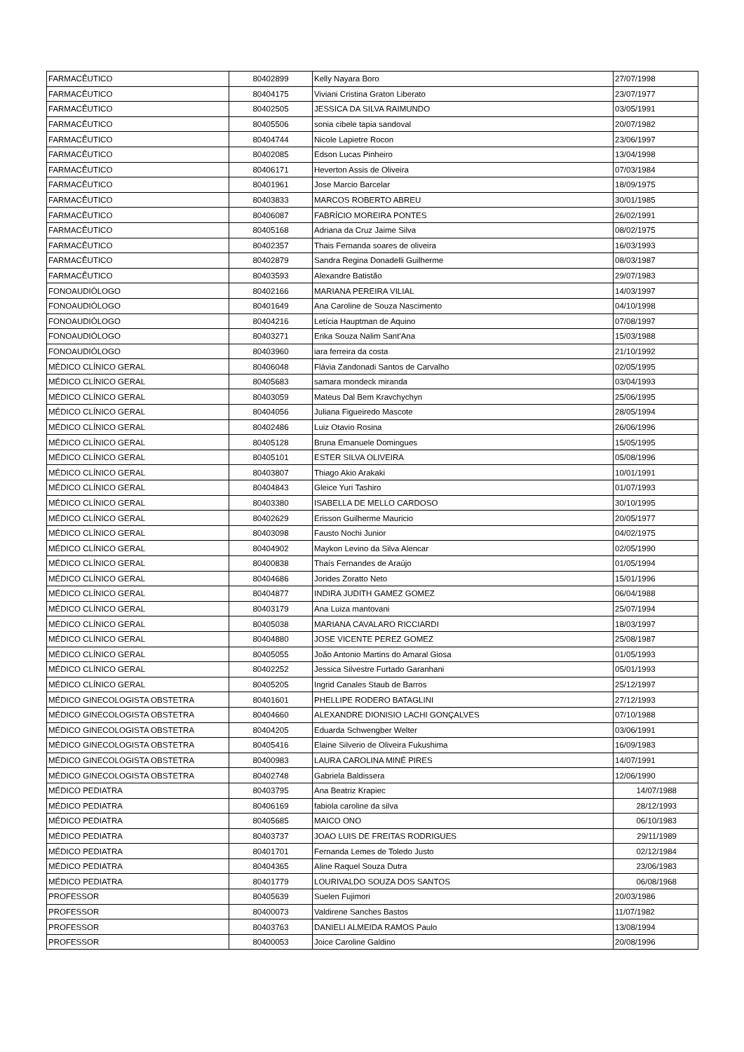| FARMACÊUTICO | 80402899 | Kelly Nayara Boro | 27/07/1998 |
| FARMACÊUTICO | 80404175 | Viviani Cristina Graton Liberato | 23/07/1977 |
| FARMACÊUTICO | 80402505 | JESSICA DA SILVA RAIMUNDO | 03/05/1991 |
| FARMACÊUTICO | 80405506 | sonia cibele tapia sandoval | 20/07/1982 |
| FARMACÊUTICO | 80404744 | Nicole Lapietre Rocon | 23/06/1997 |
| FARMACÊUTICO | 80402085 | Edson Lucas Pinheiro | 13/04/1998 |
| FARMACÊUTICO | 80406171 | Heverton Assis de Oliveira | 07/03/1984 |
| FARMACÊUTICO | 80401961 | Jose Marcio Barcelar | 18/09/1975 |
| FARMACÊUTICO | 80403833 | MARCOS ROBERTO ABREU | 30/01/1985 |
| FARMACÊUTICO | 80406087 | FABRÍCIO MOREIRA PONTES | 26/02/1991 |
| FARMACÊUTICO | 80405168 | Adriana da Cruz Jaime Silva | 08/02/1975 |
| FARMACÊUTICO | 80402357 | Thais Fernanda soares de oliveira | 16/03/1993 |
| FARMACÊUTICO | 80402879 | Sandra Regina Donadelli Guilherme | 08/03/1987 |
| FARMACÊUTICO | 80403593 | Alexandre Batistão | 29/07/1983 |
| FONOAUDIÓLOGO | 80402166 | MARIANA PEREIRA VILIAL | 14/03/1997 |
| FONOAUDIÓLOGO | 80401649 | Ana Caroline de Souza Nascimento | 04/10/1998 |
| FONOAUDIÓLOGO | 80404216 | Letícia Hauptman de Aquino | 07/08/1997 |
| FONOAUDIÓLOGO | 80403271 | Erika Souza Nalim Sant'Ana | 15/03/1988 |
| FONOAUDIÓLOGO | 80403960 | iara ferreira da costa | 21/10/1992 |
| MÉDICO CLÍNICO GERAL | 80406048 | Flávia Zandonadi Santos de Carvalho | 02/05/1995 |
| MÉDICO CLÍNICO GERAL | 80405683 | samara mondeck miranda | 03/04/1993 |
| MÉDICO CLÍNICO GERAL | 80403059 | Mateus Dal Bem Kravchychyn | 25/06/1995 |
| MÉDICO CLÍNICO GERAL | 80404056 | Juliana Figueiredo Mascote | 28/05/1994 |
| MÉDICO CLÍNICO GERAL | 80402486 | Luiz Otavio Rosina | 26/06/1996 |
| MÉDICO CLÍNICO GERAL | 80405128 | Bruna Emanuele Domingues | 15/05/1995 |
| MÉDICO CLÍNICO GERAL | 80405101 | ESTER SILVA OLIVEIRA | 05/08/1996 |
| MÉDICO CLÍNICO GERAL | 80403807 | Thiago Akio Arakaki | 10/01/1991 |
| MÉDICO CLÍNICO GERAL | 80404843 | Gleice Yuri Tashiro | 01/07/1993 |
| MÉDICO CLÍNICO GERAL | 80403380 | ISABELLA DE MELLO CARDOSO | 30/10/1995 |
| MÉDICO CLÍNICO GERAL | 80402629 | Erisson Guilherme Mauricio | 20/05/1977 |
| MÉDICO CLÍNICO GERAL | 80403098 | Fausto Nochi Junior | 04/02/1975 |
| MÉDICO CLÍNICO GERAL | 80404902 | Maykon Levino da Silva Alencar | 02/05/1990 |
| MÉDICO CLÍNICO GERAL | 80400838 | Thaís Fernandes de Araújo | 01/05/1994 |
| MÉDICO CLÍNICO GERAL | 80404686 | Jorides Zoratto Neto | 15/01/1996 |
| MÉDICO CLÍNICO GERAL | 80404877 | INDIRA JUDITH GAMEZ GOMEZ | 06/04/1988 |
| MÉDICO CLÍNICO GERAL | 80403179 | Ana Luiza mantovani | 25/07/1994 |
| MÉDICO CLÍNICO GERAL | 80405038 | MARIANA CAVALARO RICCIARDI | 18/03/1997 |
| MÉDICO CLÍNICO GERAL | 80404880 | JOSE VICENTE PEREZ GOMEZ | 25/08/1987 |
| MÉDICO CLÍNICO GERAL | 80405055 | João Antonio Martins do Amaral Giosa | 01/05/1993 |
| MÉDICO CLÍNICO GERAL | 80402252 | Jessica Silvestre Furtado Garanhani | 05/01/1993 |
| MÉDICO CLÍNICO GERAL | 80405205 | Ingrid Canales Staub de Barros | 25/12/1997 |
| MÉDICO GINECOLOGISTA OBSTETRA | 80401601 | PHELLIPE RODERO BATAGLINI | 27/12/1993 |
| MÉDICO GINECOLOGISTA OBSTETRA | 80404660 | ALEXANDRE DIONISIO LACHI GONÇALVES | 07/10/1988 |
| MÉDICO GINECOLOGISTA OBSTETRA | 80404205 | Eduarda Schwengber Welter | 03/06/1991 |
| MÉDICO GINECOLOGISTA OBSTETRA | 80405416 | Elaine Silverio de Oliveira Fukushima | 16/09/1983 |
| MÉDICO GINECOLOGISTA OBSTETRA | 80400983 | LAURA CAROLINA MINÉ PIRES | 14/07/1991 |
| MÉDICO GINECOLOGISTA OBSTETRA | 80402748 | Gabriela Baldissera | 12/06/1990 |
| MÉDICO PEDIATRA | 80403795 | Ana Beatriz Krapiec | 14/07/1988 |
| MÉDICO PEDIATRA | 80406169 | fabiola caroline da silva | 28/12/1993 |
| MÉDICO PEDIATRA | 80405685 | MAICO ONO | 06/10/1983 |
| MÉDICO PEDIATRA | 80403737 | JOAO LUIS DE FREITAS RODRIGUES | 29/11/1989 |
| MÉDICO PEDIATRA | 80401701 | Fernanda Lemes de Toledo Justo | 02/12/1984 |
| MÉDICO PEDIATRA | 80404365 | Aline Raquel Souza Dutra | 23/06/1983 |
| MÉDICO PEDIATRA | 80401779 | LOURIVALDO SOUZA DOS SANTOS | 06/08/1968 |
| PROFESSOR | 80405639 | Suelen Fujimori | 20/03/1986 |
| PROFESSOR | 80400073 | Valdirene Sanches Bastos | 11/07/1982 |
| PROFESSOR | 80403763 | DANIELI ALMEIDA RAMOS Paulo | 13/08/1994 |
| PROFESSOR | 80400053 | Joice Caroline Galdino | 20/08/1996 |